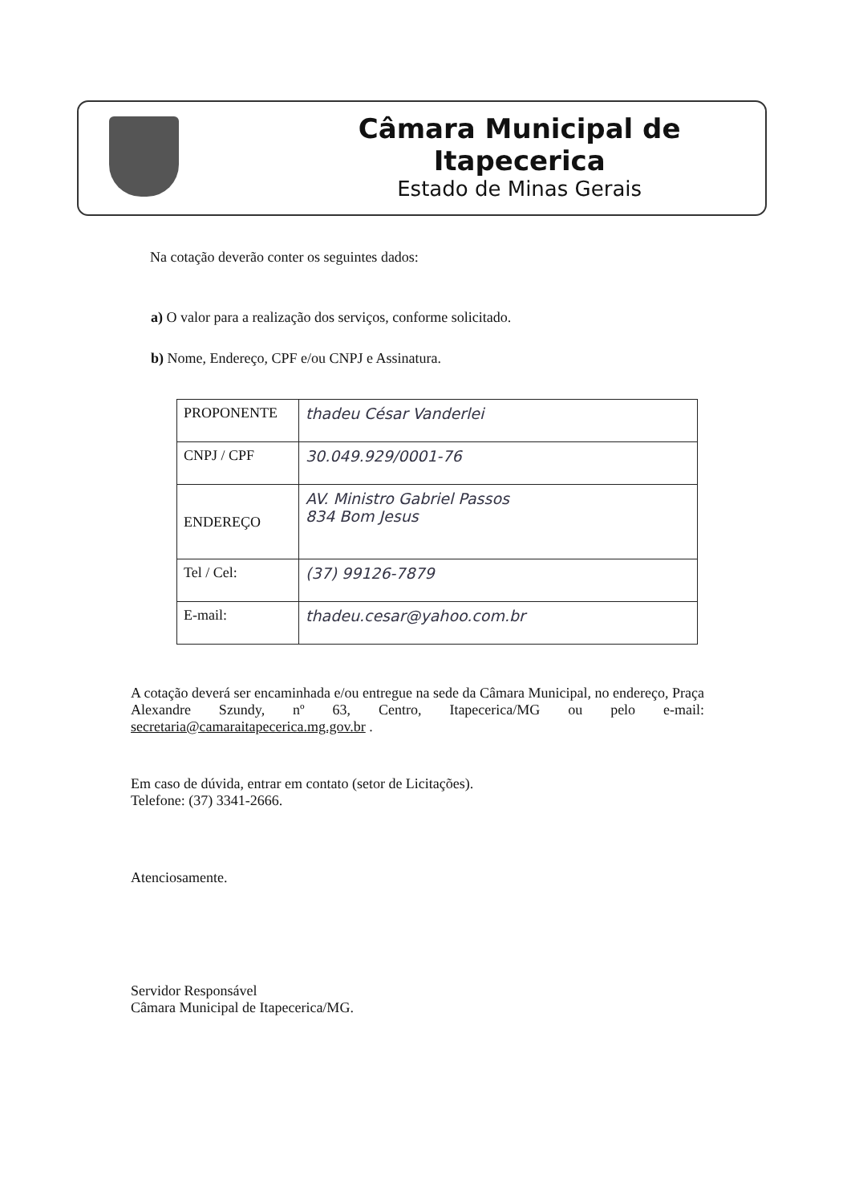Câmara Municipal de Itapecerica
Estado de Minas Gerais
Na cotação deverão conter os seguintes dados:
a) O valor para a realização dos serviços, conforme solicitado.
b) Nome, Endereço, CPF e/ou CNPJ e Assinatura.
| PROPONENTE | thadeu César Vanderlei |
| CNPJ / CPF | 30.049.929/0001-76 |
| ENDEREÇO | AV. Ministro Gabriel Passos 834 Bom Jesus |
| Tel / Cel: | (37) 99126-7879 |
| E-mail: | thadeu.cesar@yahoo.com.br |
A cotação deverá ser encaminhada e/ou entregue na sede da Câmara Municipal, no endereço, Praça Alexandre Szundy, nº 63, Centro, Itapecerica/MG ou pelo e-mail: secretaria@camaraitapecerica.mg.gov.br .
Em caso de dúvida, entrar em contato (setor de Licitações).
Telefone: (37) 3341-2666.
Atenciosamente.
Servidor Responsável
Câmara Municipal de Itapecerica/MG.